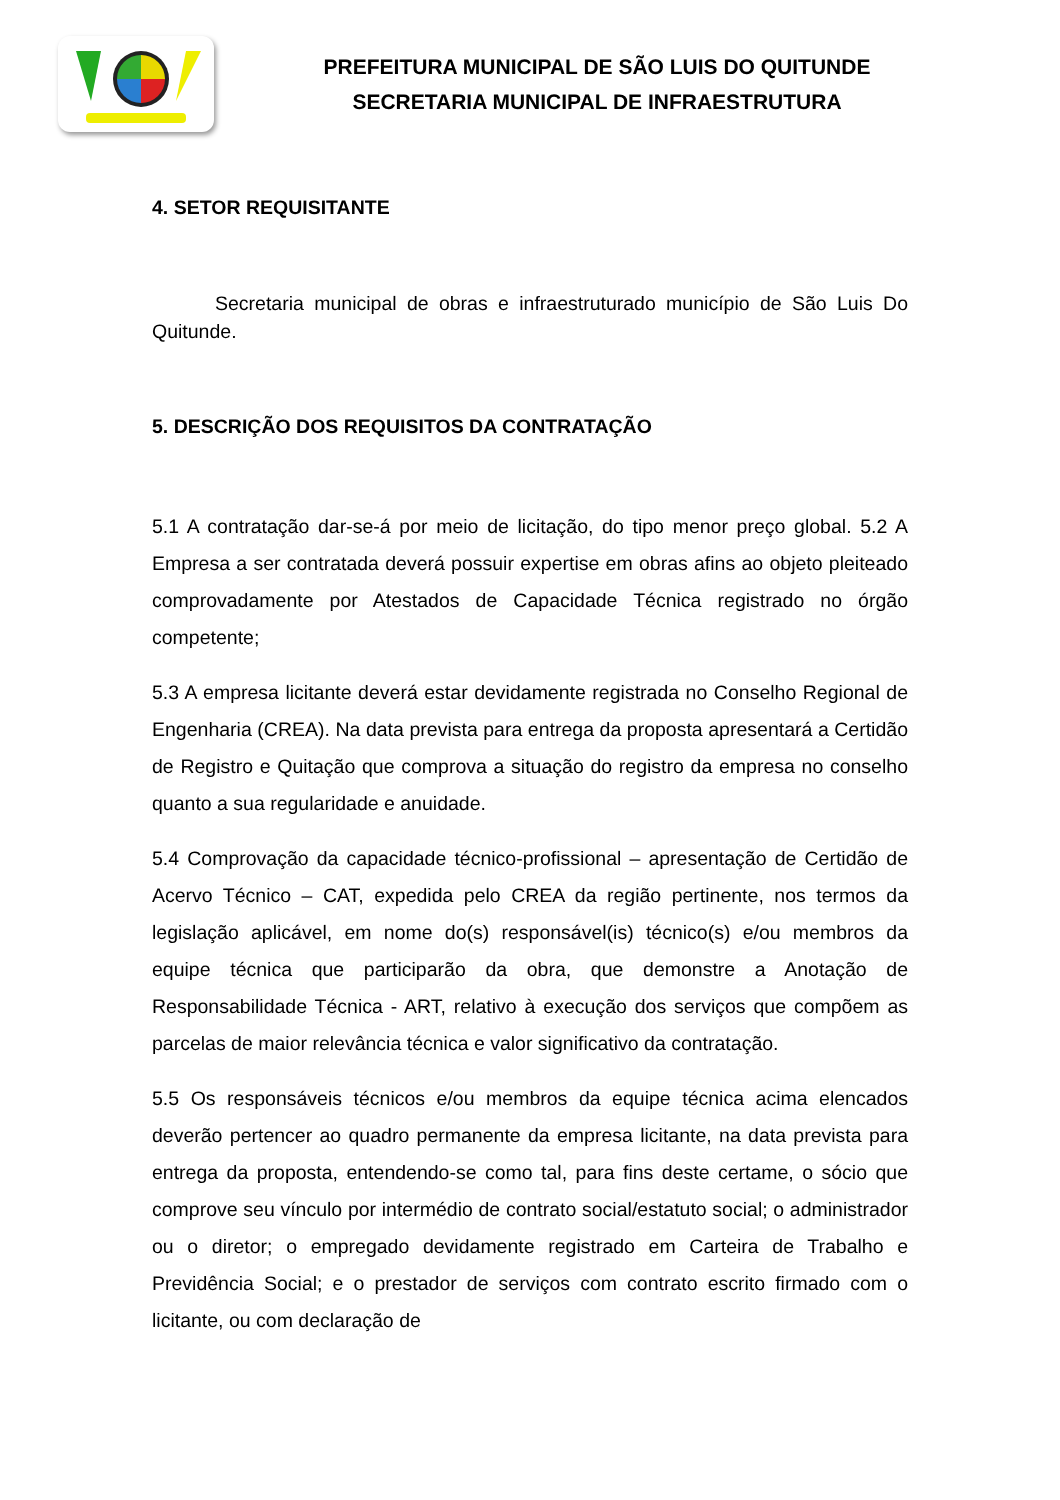PREFEITURA MUNICIPAL DE SÃO LUIS DO QUITUNDE
SECRETARIA MUNICIPAL DE INFRAESTRUTURA
4. SETOR REQUISITANTE
Secretaria municipal de obras e infraestruturado município de São Luis Do Quitunde.
5. DESCRIÇÃO DOS REQUISITOS DA CONTRATAÇÃO
5.1 A contratação dar-se-á por meio de licitação, do tipo menor preço global. 5.2 A Empresa a ser contratada deverá possuir expertise em obras afins ao objeto pleiteado comprovadamente por Atestados de Capacidade Técnica registrado no órgão competente;
5.3 A empresa licitante deverá estar devidamente registrada no Conselho Regional de Engenharia (CREA). Na data prevista para entrega da proposta apresentará a Certidão de Registro e Quitação que comprova a situação do registro da empresa no conselho quanto a sua regularidade e anuidade.
5.4 Comprovação da capacidade técnico-profissional – apresentação de Certidão de Acervo Técnico – CAT, expedida pelo CREA da região pertinente, nos termos da legislação aplicável, em nome do(s) responsável(is) técnico(s) e/ou membros da equipe técnica que participarão da obra, que demonstre a Anotação de Responsabilidade Técnica - ART, relativo à execução dos serviços que compõem as parcelas de maior relevância técnica e valor significativo da contratação.
5.5 Os responsáveis técnicos e/ou membros da equipe técnica acima elencados deverão pertencer ao quadro permanente da empresa licitante, na data prevista para entrega da proposta, entendendo-se como tal, para fins deste certame, o sócio que comprove seu vínculo por intermédio de contrato social/estatuto social; o administrador ou o diretor; o empregado devidamente registrado em Carteira de Trabalho e Previdência Social; e o prestador de serviços com contrato escrito firmado com o licitante, ou com declaração de